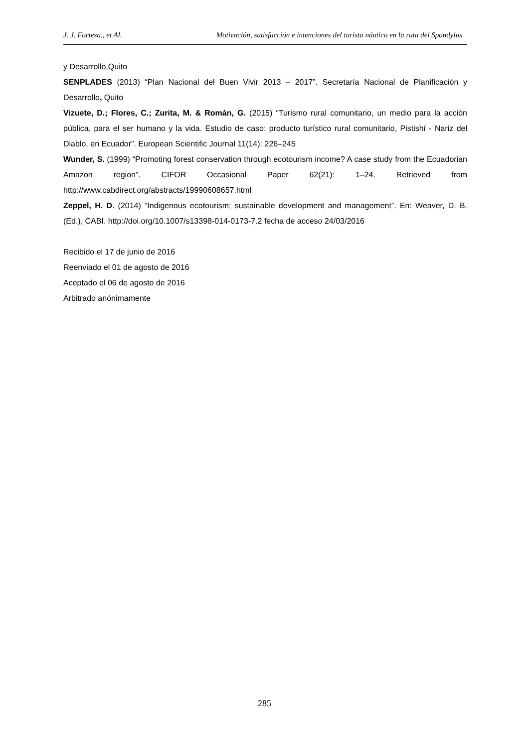J. J. Forteza,, et Al. Motivación, satisfacción e intenciones del turista náutico en la ruta del Spondylus
y Desarrollo,Quito
SENPLADES (2013) “Plan Nacional del Buen Vivir 2013 – 2017”. Secretaría Nacional de Planificación y Desarrollo, Quito
Vizuete, D.; Flores, C.; Zurita, M. & Román, G. (2015) “Turismo rural comunitario, un medio para la acción pública, para el ser humano y la vida. Estudio de caso: producto turístico rural comunitario, Pistishí - Nariz del Diablo, en Ecuador”. European Scientific Journal 11(14): 226–245
Wunder, S. (1999) “Promoting forest conservation through ecotourism income? A case study from the Ecuadorian Amazon region”. CIFOR Occasional Paper 62(21): 1–24. Retrieved from http://www.cabdirect.org/abstracts/19990608657.html
Zeppel, H. D. (2014) “Indigenous ecotourism; sustainable development and management”. En: Weaver, D. B. (Ed.), CABI. http://doi.org/10.1007/s13398-014-0173-7.2 fecha de acceso 24/03/2016
Recibido el 17 de junio de 2016
Reenviado el 01 de agosto de 2016
Aceptado el 06 de agosto de 2016
Arbitrado anónimamente
285